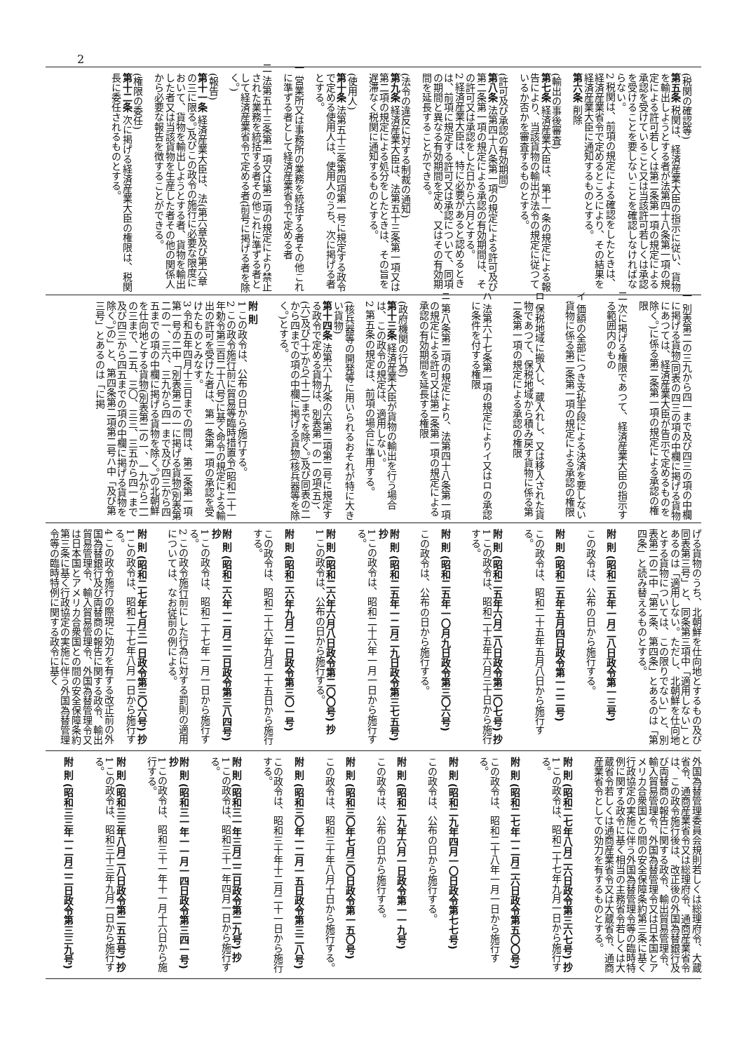2
(税関の確認等)
第五条 税関は、経済産業大臣の指示に従い、貨物を輸出しようとする者が法第四十八条第一項の規定による許可若しくは第二条第一項の規定による承認を受けていること又は当該許可若しくは承認を受けることを要しないことを確認しなければならない。
2 税関は、前項の規定による確認をしたときは、経済産業省令で定めるところにより、その結果を経済産業大臣に通知するものとする。
第六条 削除
(輸出の事後審査)
第七条 経済産業大臣は、第十一条の規定による報告により、当該貨物の輸出が法令の規定に従つているか否かを審査するものとする。
(許可及び承認の有効期間)
第八条 法第四十八条第一項の規定による許可及び第二条第一項の規定による承認の有効期間は、その許可又は承認をした日から六月とする。
2 経済産業大臣は、特に必要があると認めるときは、前項に規定する許可又は承認について、同項の期間と異なる有効期間を定め、又はその有効期間を延長することができる。
(法令の違反に対する制裁の通知)
第九条 経済産業大臣は、法第五十三条第一項又は第二項の規定による処分をしたときは、その旨を遅滞なく税関に通知するものとする。
(使用人)
第十条 法第五十三条第四項第一号に規定する政令で定める使用人は、使用人のうち、次に掲げる者とする。
一 営業所又は事務所の業務を統括する者その他これに準ずる者として経済産業省令で定める者
二 法第五十三条第一項又は第二項の規定により禁止された業務を統括する者その他これに準ずる者として経済産業省令で定める者(前号に掲げる者を除く。)
(報告)
第十一条 経済産業大臣は、法(第六章及び第六章の三に限る。)及びこの政令の施行に必要な限度において、貨物を輸出しようとする者、貨物を輸出した者又は当該貨物を生産した者その他の関係人から必要な報告を徴することができる。
(権限の委任)
第十二条 次に掲げる経済産業大臣の権限は、税関長に委任されるものとする。
一 別表第二の三九から四一まで及び四三の項の中欄に掲げる貨物(同表の四三の項の中欄に掲げる貨物にあつては、経済産業大臣が告示で定めるものを除く。)に係る第二条第一項の規定による承認の権限
二 次に掲げる権限であつて、経済産業大臣の指示する範囲内のもの
イ 価額の全部につき支払手段による決済を要しない貨物に係る第二条第一項の規定による承認の権限
ロ 保税地域に搬入し、蔵入れし、又は移入された貨物であつて、保税地域から積み戻す貨物に係る第二条第一項の規定による承認の権限
ハ 法第六十七条第一項の規定によりイ又はロの承認に条件を付する権限
ニ 第八条第二項の規定により、法第四十八条第一項の規定による許可又は第二条第一項の規定による承認の有効期間を延長する権限
(政府機関の行為)
第十三条 経済産業大臣が貨物の輸出を行う場合は、この政令の規定は、適用しない。
2 第五条の規定は、前項の場合に準用する。
(核兵器等の開発等に用いられるおそれが特に大きい貨物)
第十四条 法第六十九条の六第二項第二号に規定する政令で定める貨物は、別表第一の一の項(五)、(六)及び(十)から(十二)までを除く。)及び同表の二から四までの項の中欄に掲げる貨物(核兵器等を除く。)とする。
附 則
1 この政令は、公布の日から施行する。
2 この政令施行前に貿易等臨時措置令(昭和二十一年勅令第三百二十八号)に基く命令の規定による輸出の許可を受けた者は、第一条第一項の承認を受けたものとみなす。
3 令和五年四月十三日までの間は、第二条第一項第一号の二中「別表第二の一に掲げる貨物(別表第二の一、三六、三九から四一まで及び四三から四五までの項の中欄に掲げる貨物を除く。)の北朝鮮を仕向地とする貨物(別表第二の一、一九から二一の三まで、二五、三〇、三三、三五から四一まで及び四三から四五までの項の中欄に掲げる貨物を除く。)の」と、第四条第二項第二号ハ中「及び第三号」とあるのは「に掲
げる貨物のうち、北朝鮮を仕向地とするもの及び同表第三号」と、同条第三項中「適用しない」とあるのは「適用しない。ただし、北朝鮮を仕向地とする貨物については、この限りでない」と、別表第二の二中「第二条、第四条」とあるのは「第四条」と読み替えるものとする。
附 則 (昭和二五年一月二八日政令第一三号)
この政令は、公布の日から施行する。
附 則 (昭和二五年五月四日政令第一二二号)
この政令は、昭和二十五年五月八日から施行する。
附 則 (昭和二五年六月二八日政令第二〇七号) 抄
1 この政令は、昭和二十五年六月三十日から施行する。
附 則 (昭和二五年一〇月九日政令第三〇六号)
この政令は、公布の日から施行する。
附 則 (昭和二五年一二月二九日政令第三七五号) 抄
1 この政令は、昭和二十六年一月一日から施行する。
附 則 (昭和二六年六月八日政令第二〇〇号) 抄
1 この政令は、公布の日から施行する。
附 則 (昭和二六年九月二一日政令第三〇一号)
この政令は、昭和二十六年九月二十五日から施行する。
附 則 (昭和二六年一二月二二日政令第三八四号) 抄
1 この政令は、昭和二十七年一月一日から施行する。
2 この政令施行前にした行為に対する罰則の適用については、なお従前の例による。
附 則 (昭和二七年七月三一日政令第三〇六号) 抄
1 この政令は、昭和二十七年八月一日から施行する。
4 この政令施行の際現に効力を有する改正前の外国為替銀行及び両替商の報告に関する政令、輸出貿易管理令、輸入貿易管理令、外国為替管理令又は日本国とアメリカ合衆国との間の安全保障条約第三条に基く行政協定の実施に伴う外国為替管理令等の臨時特例に関する政令に基く
外国為替管理委員会規則若しくは総理府令、大蔵省令、通商産業省令又は総理府令、通商産業省令は、この政令施行後は、改正後の外国為替銀行及び両替商の報告に関する政令、輸出貿易管理令、輸入貿易管理令、外国為替管理令又は日本国とアメリカ合衆国との間の安全保障条約第三条に基く行政協定の実施に伴う外国為替管理令等の臨時特例に関する政令に基く相当の主務省令若しくは大蔵省令若しくは通商産業省令又は大蔵省令、通商産業省令としての効力を有するものとする。
附 則 (昭和二七年八月二六日政令第三六七号) 抄
1 この政令は、昭和二十七年九月一日から施行する。
附 則 (昭和二七年一二月二六日政令第五〇〇号)
この政令は、昭和二十八年一月一日から施行する。
附 則 (昭和二九年四月一〇日政令第七七号)
この政令は、公布の日から施行する。
附 則 (昭和二九年六月一日政令第一一九号)
この政令は、公布の日から施行する。
附 則 (昭和三〇年七月三〇日政令第一五〇号)
この政令は、昭和三十年八月十日から施行する。
附 則 (昭和三〇年一二月一五日政令第三二八号)
この政令は、昭和三十年十二月二十一日から施行する。
附 則 (昭和三一年三月二二日政令第二九号) 抄
1 この政令は、昭和三十一年四月一日から施行する。
附 則 (昭和三一年一一月一四日政令第三四一号) 抄
1 この政令は、昭和三十一年十一月十六日から施行する。
附 則 (昭和三三年八月二八日政令第二五五号) 抄
1 この政令は、昭和三十三年九月一日から施行する。
附 則 (昭和三三年一二月二二日政令第三三九号)